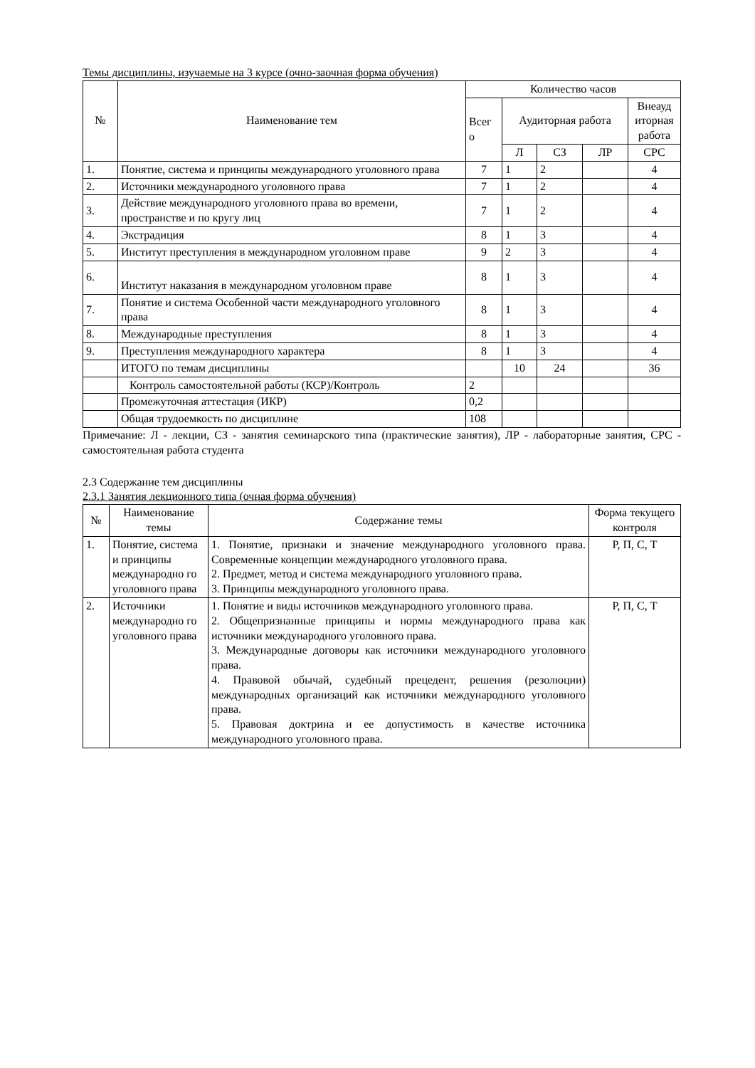Темы дисциплины, изучаемые на 3 курсе (очно-заочная форма обучения)
| № | Наименование тем | Количество часов | | | | |
| --- | --- | --- | --- | --- | --- | --- |
| | | Всег о | Аудиторная работа | | | Внеауд иторная работа |
| | | | Л | СЗ | ЛР | СРС |
| 1. | Понятие, система и принципы международного уголовного права | 7 | 1 | 2 | | 4 |
| 2. | Источники международного уголовного права | 7 | 1 | 2 | | 4 |
| 3. | Действие международного уголовного права во времени, пространстве и по кругу лиц | 7 | 1 | 2 | | 4 |
| 4. | Экстрадиция | 8 | 1 | 3 | | 4 |
| 5. | Институт преступления в международном уголовном праве | 9 | 2 | 3 | | 4 |
| 6. | Институт наказания в международном уголовном праве | 8 | 1 | 3 | | 4 |
| 7. | Понятие и система Особенной части международного уголовного права | 8 | 1 | 3 | | 4 |
| 8. | Международные преступления | 8 | 1 | 3 | | 4 |
| 9. | Преступления международного характера | 8 | 1 | 3 | | 4 |
| | ИТОГО по темам дисциплины | | 10 | 24 | | 36 |
| | Контроль самостоятельной работы (КСР)/Контроль | 2 | | | | |
| | Промежуточная аттестация (ИКР) | 0,2 | | | | |
| | Общая трудоемкость по дисциплине | 108 | | | | |
Примечание: Л - лекции, СЗ - занятия семинарского типа (практические занятия), ЛР - лабораторные занятия, СРС - самостоятельная работа студента
2.3 Содержание тем дисциплины
2.3.1 Занятия лекционного типа (очная форма обучения)
| № | Наименование темы | Содержание темы | Форма текущего контроля |
| --- | --- | --- | --- |
| 1. | Понятие, система и принципы международно го уголовного права | 1. Понятие, признаки и значение международного уголовного права. Современные концепции международного уголовного права. 2. Предмет, метод и система международного уголовного права. 3. Принципы международного уголовного права. | Р, П, С, Т |
| 2. | Источники международно го уголовного права | 1. Понятие и виды источников международного уголовного права. 2. Общепризнанные принципы и нормы международного права как источники международного уголовного права. 3. Международные договоры как источники международного уголовного права. 4. Правовой обычай, судебный прецедент, решения (резолюции) международных организаций как источники международного уголовного права. 5. Правовая доктрина и ее допустимость в качестве источника международного уголовного права. | Р, П, С, Т |